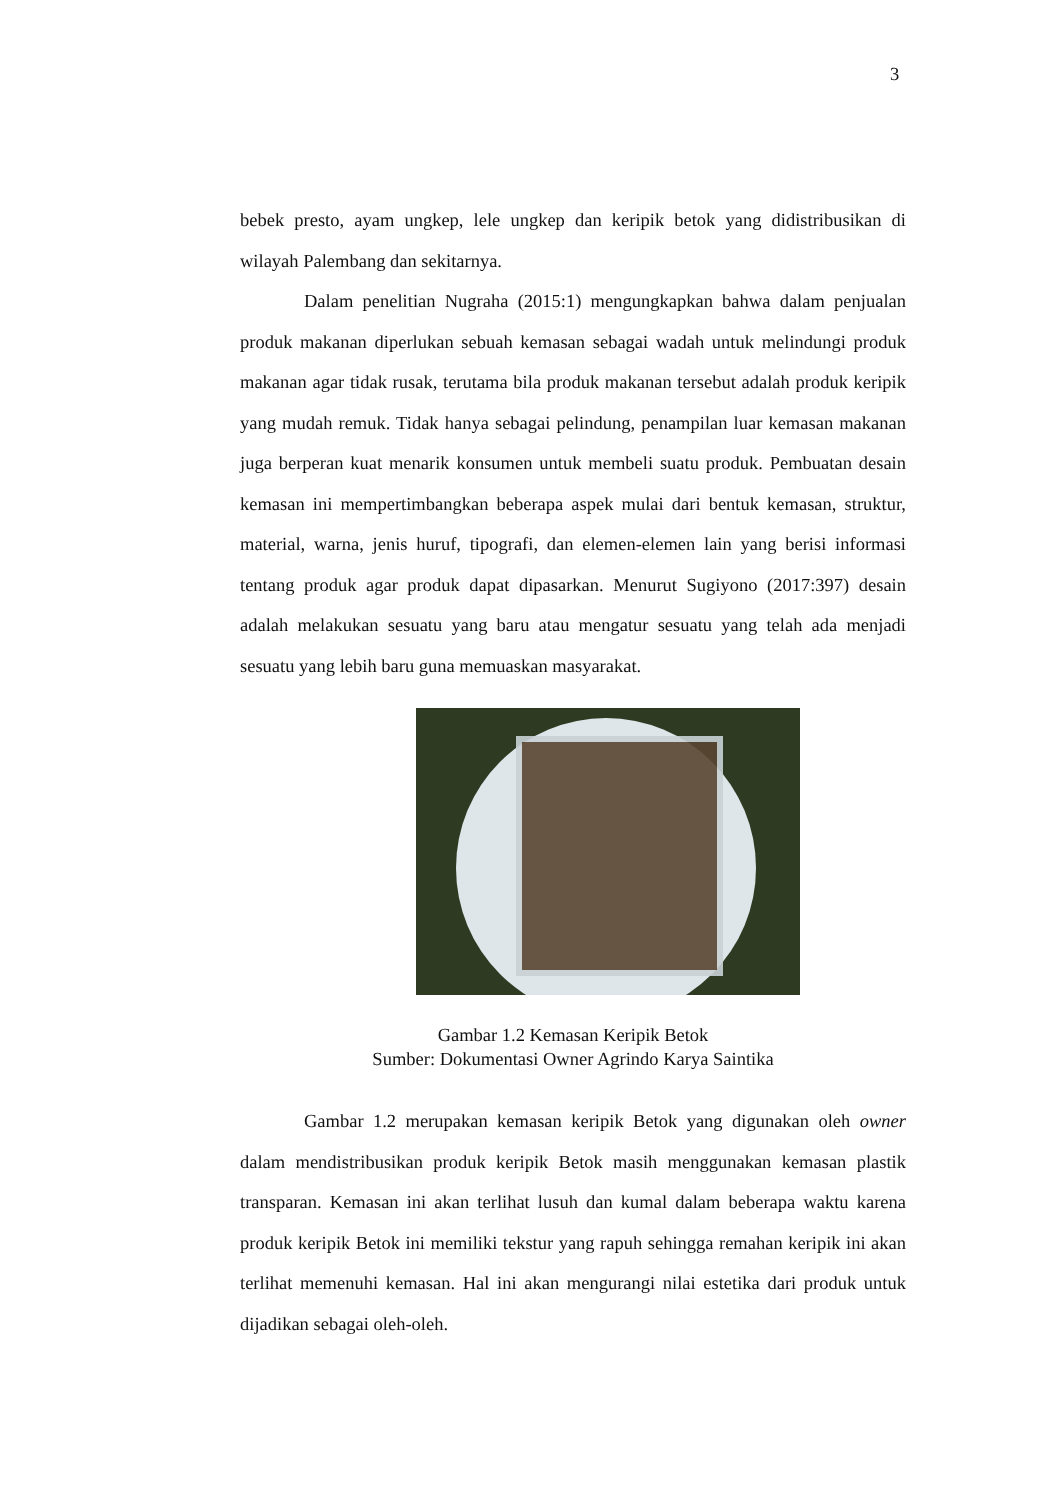3
bebek presto, ayam ungkep, lele ungkep dan keripik betok yang didistribusikan di wilayah Palembang dan sekitarnya.
Dalam penelitian Nugraha (2015:1) mengungkapkan bahwa dalam penjualan produk makanan diperlukan sebuah kemasan sebagai wadah untuk melindungi produk makanan agar tidak rusak, terutama bila produk makanan tersebut adalah produk keripik yang mudah remuk. Tidak hanya sebagai pelindung, penampilan luar kemasan makanan juga berperan kuat menarik konsumen untuk membeli suatu produk. Pembuatan desain kemasan ini mempertimbangkan beberapa aspek mulai dari bentuk kemasan, struktur, material, warna, jenis huruf, tipografi, dan elemen-elemen lain yang berisi informasi tentang produk agar produk dapat dipasarkan. Menurut Sugiyono (2017:397) desain adalah melakukan sesuatu yang baru atau mengatur sesuatu yang telah ada menjadi sesuatu yang lebih baru guna memuaskan masyarakat.
Gambar 1.2 Kemasan Keripik Betok
Sumber: Dokumentasi Owner Agrindo Karya Saintika
Gambar 1.2 merupakan kemasan keripik Betok yang digunakan oleh owner dalam mendistribusikan produk keripik Betok masih menggunakan kemasan plastik transparan. Kemasan ini akan terlihat lusuh dan kumal dalam beberapa waktu karena produk keripik Betok ini memiliki tekstur yang rapuh sehingga remahan keripik ini akan terlihat memenuhi kemasan. Hal ini akan mengurangi nilai estetika dari produk untuk dijadikan sebagai oleh-oleh.